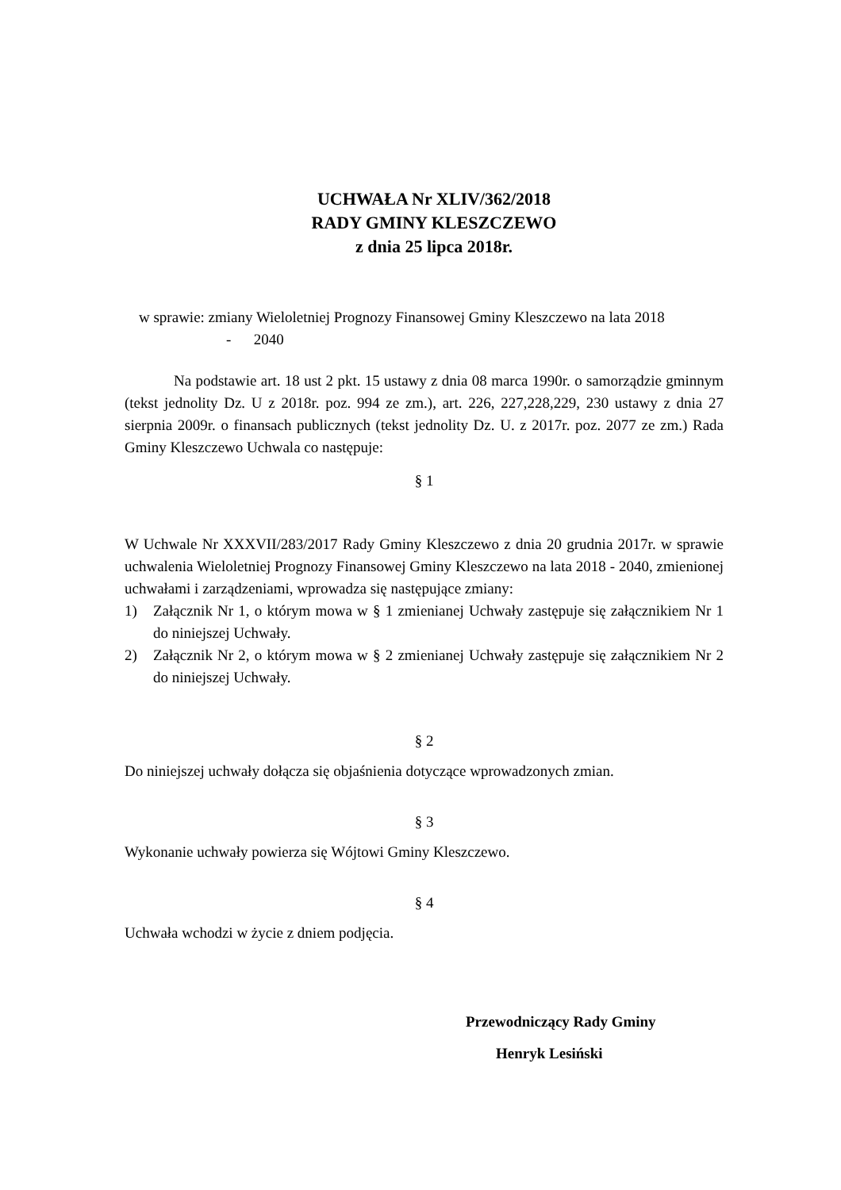UCHWAŁA Nr XLIV/362/2018
RADY GMINY KLESZCZEWO
z dnia 25 lipca 2018r.
w sprawie: zmiany Wieloletniej Prognozy Finansowej Gminy Kleszczewo na lata 2018
- 2040
Na podstawie art. 18 ust 2 pkt. 15 ustawy z dnia 08 marca 1990r. o samorządzie gminnym (tekst jednolity Dz. U z 2018r. poz. 994 ze zm.), art. 226, 227,228,229, 230 ustawy z dnia 27 sierpnia 2009r. o finansach publicznych (tekst jednolity Dz. U. z 2017r. poz. 2077 ze zm.) Rada Gminy Kleszczewo Uchwala co następuje:
§ 1
W Uchwale Nr XXXVII/283/2017 Rady Gminy Kleszczewo z dnia 20 grudnia 2017r. w sprawie uchwalenia Wieloletniej Prognozy Finansowej Gminy Kleszczewo na lata 2018 - 2040, zmienionej uchwałami i zarządzeniami, wprowadza się następujące zmiany:
1) Załącznik Nr 1, o którym mowa w § 1 zmienianej Uchwały zastępuje się załącznikiem Nr 1 do niniejszej Uchwały.
2) Załącznik Nr 2, o którym mowa w § 2 zmienianej Uchwały zastępuje się załącznikiem Nr 2 do niniejszej Uchwały.
§ 2
Do niniejszej uchwały dołącza się objaśnienia dotyczące wprowadzonych zmian.
§ 3
Wykonanie uchwały powierza się Wójtowi Gminy Kleszczewo.
§ 4
Uchwała wchodzi w życie z dniem podjęcia.
Przewodniczący Rady Gminy
Henryk Lesiński